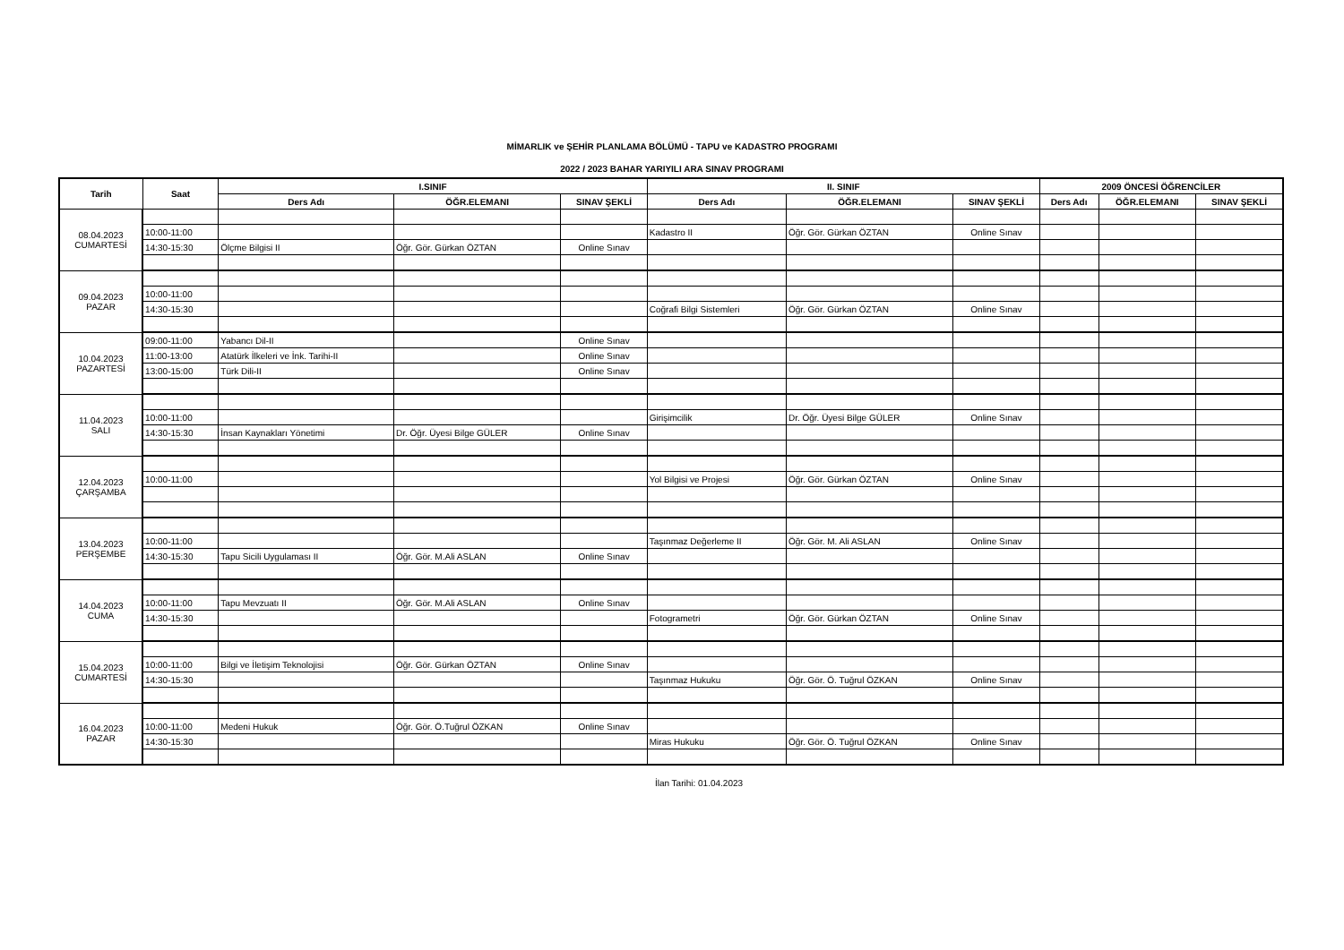MİMARLIK ve ŞEHİR PLANLAMA BÖLÜMÜ - TAPU ve KADASTRO PROGRAMI
2022 / 2023 BAHAR YARIYILI ARA SINAV PROGRAMI
| Tarih | Saat | I.SINIF | | | II. SINIF | | | 2009 ÖNCESİ ÖĞRENCİLER | | |
| --- | --- | --- | --- | --- | --- | --- | --- | --- | --- | --- |
| | | Ders Adı | ÖĞR.ELEMANI | SINAV ŞEKLİ | Ders Adı | ÖĞR.ELEMANI | SINAV ŞEKLİ | Ders Adı | ÖĞR.ELEMANI | SINAV ŞEKLİ |
| 08.04.2023 CUMARTESİ | | | | | | | | | | |
| | 10:00-11:00 | | | | Kadastro II | Öğr. Gör. Gürkan ÖZTAN | Online Sınav | | | |
| | 14:30-15:30 | Ölçme Bilgisi II | Öğr. Gör. Gürkan ÖZTAN | Online Sınav | | | | | | |
| 09.04.2023 PAZAR | | | | | | | | | | |
| | 10:00-11:00 | | | | | | | | | |
| | 14:30-15:30 | | | | Coğrafi Bilgi Sistemleri | Öğr. Gör. Gürkan ÖZTAN | Online Sınav | | | |
| 10.04.2023 PAZARTESİ | 09:00-11:00 | Yabancı Dil-II | | Online Sınav | | | | | | |
| | 11:00-13:00 | Atatürk İlkeleri ve İnk. Tarihi-II | | Online Sınav | | | | | | |
| | 13:00-15:00 | Türk Dili-II | | Online Sınav | | | | | | |
| 11.04.2023 SALI | | | | | | | | | | |
| | 10:00-11:00 | | | | Girişimcilik | Dr. Öğr. Üyesi Bilge GÜLER | Online Sınav | | | |
| | 14:30-15:30 | İnsan Kaynakları Yönetimi | Dr. Öğr. Üyesi Bilge GÜLER | Online Sınav | | | | | | |
| 12.04.2023 ÇARŞAMBA | | | | | | | | | | |
| | 10:00-11:00 | | | | Yol Bilgisi ve Projesi | Öğr. Gör. Gürkan ÖZTAN | Online Sınav | | | |
| 13.04.2023 PERŞEMBE | | | | | | | | | | |
| | 10:00-11:00 | | | | Taşınmaz Değerleme II | Öğr. Gör. M. Ali ASLAN | Online Sınav | | | |
| | 14:30-15:30 | Tapu Sicili Uygulaması II | Öğr. Gör. M.Ali ASLAN | Online Sınav | | | | | | |
| 14.04.2023 CUMA | | | | | | | | | | |
| | 10:00-11:00 | Tapu Mevzuatı II | Öğr. Gör. M.Ali ASLAN | Online Sınav | | | | | | |
| | 14:30-15:30 | | | | Fotogrametri | Öğr. Gör. Gürkan ÖZTAN | Online Sınav | | | |
| 15.04.2023 CUMARTESİ | | | | | | | | | | |
| | 10:00-11:00 | Bilgi ve İletişim Teknolojisi | Öğr. Gör. Gürkan ÖZTAN | Online Sınav | | | | | | |
| | 14:30-15:30 | | | | Taşınmaz Hukuku | Öğr. Gör. Ö. Tuğrul ÖZKAN | Online Sınav | | | |
| 16.04.2023 PAZAR | | | | | | | | | | |
| | 10:00-11:00 | Medeni Hukuk | Öğr. Gör. Ö.Tuğrul ÖZKAN | Online Sınav | | | | | | |
| | 14:30-15:30 | | | | Miras Hukuku | Öğr. Gör. Ö. Tuğrul ÖZKAN | Online Sınav | | | |
İlan Tarihi: 01.04.2023